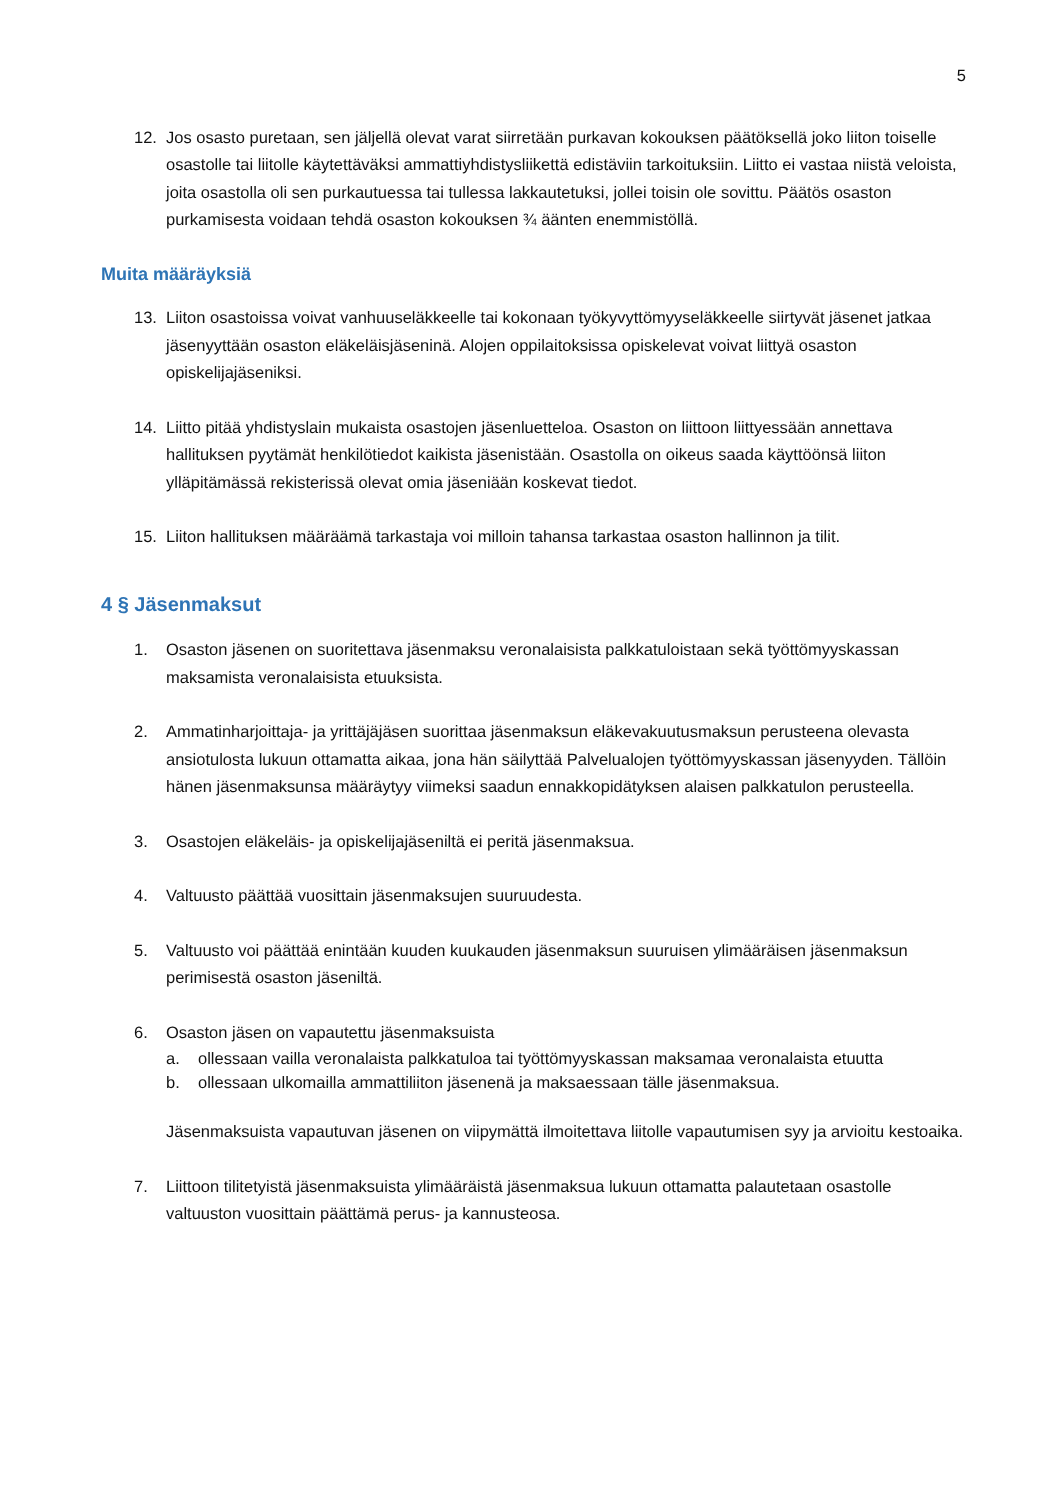5
12. Jos osasto puretaan, sen jäljellä olevat varat siirretään purkavan kokouksen päätöksellä joko liiton toiselle osastolle tai liitolle käytettäväksi ammattiyhdistysliikettä edistäviin tarkoituksiin. Liitto ei vastaa niistä veloista, joita osastolla oli sen purkautuessa tai tullessa lakkautetuksi, jollei toisin ole sovittu. Päätös osaston purkamisesta voidaan tehdä osaston kokouksen ¾ äänten enemmistöllä.
Muita määräyksiä
13. Liiton osastoissa voivat vanhuuseläkkeelle tai kokonaan työkyvyttömyyseläkkeelle siirtyvät jäsenet jatkaa jäsenyyttään osaston eläkeläisjäseninä. Alojen oppilaitoksissa opiskelevat voivat liittyä osaston opiskelijajäseniksi.
14. Liitto pitää yhdistyslain mukaista osastojen jäsenluetteloa. Osaston on liittoon liittyessään annettava hallituksen pyytämät henkilötiedot kaikista jäsenistään. Osastolla on oikeus saada käyttöönsä liiton ylläpitämässä rekisterissä olevat omia jäseniään koskevat tiedot.
15. Liiton hallituksen määräämä tarkastaja voi milloin tahansa tarkastaa osaston hallinnon ja tilit.
4 § Jäsenmaksut
1. Osaston jäsenen on suoritettava jäsenmaksu veronalaisista palkkatuloistaan sekä työttömyyskassan maksamista veronalaisista etuuksista.
2. Ammatinharjoittaja- ja yrittäjäjäsen suorittaa jäsenmaksun eläkevakuutusmaksun perusteena olevasta ansiotulosta lukuun ottamatta aikaa, jona hän säilyttää Palvelualojen työttömyyskassan jäsenyyden. Tällöin hänen jäsenmaksunsa määräytyy viimeksi saadun ennakkopidätyksen alaisen palkkatulon perusteella.
3. Osastojen eläkeläis- ja opiskelijajäseniltä ei peritä jäsenmaksua.
4. Valtuusto päättää vuosittain jäsenmaksujen suuruudesta.
5. Valtuusto voi päättää enintään kuuden kuukauden jäsenmaksun suuruisen ylimääräisen jäsenmaksun perimisestä osaston jäseniltä.
6. Osaston jäsen on vapautettu jäsenmaksuista
a. ollessaan vailla veronalaista palkkatuloa tai työttömyyskassan maksamaa veronalaista etuutta
b. ollessaan ulkomailla ammattiliiton jäsenenä ja maksaessaan tälle jäsenmaksua.
Jäsenmaksuista vapautuvan jäsenen on viipymättä ilmoitettava liitolle vapautumisen syy ja arvioitu kestoaika.
7. Liittoon tilitetyistä jäsenmaksuista ylimääräistä jäsenmaksua lukuun ottamatta palautetaan osastolle valtuuston vuosittain päättämä perus- ja kannusteosa.